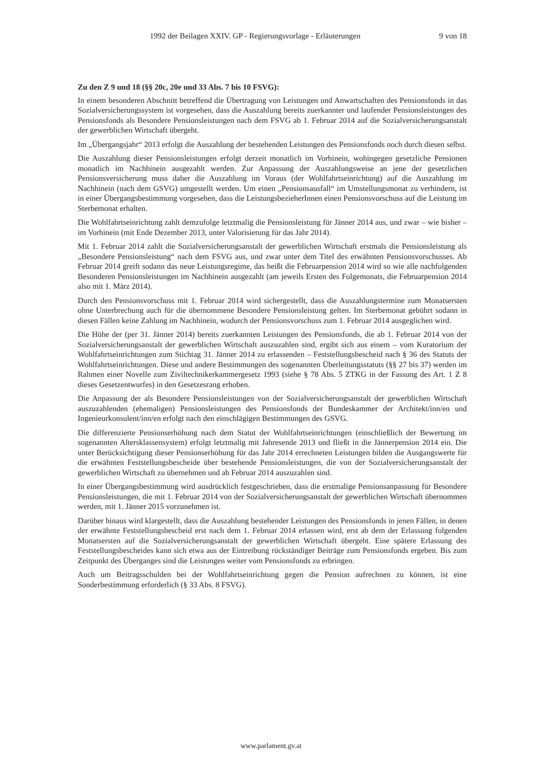1992 der Beilagen XXIV. GP - Regierungsvorlage - Erläuterungen 9 von 18
Zu den Z 9 und 18 (§§ 20c, 20e und 33 Abs. 7 bis 10 FSVG):
In einem besonderen Abschnitt betreffend die Übertragung von Leistungen und Anwartschaften des Pensionsfonds in das Sozialversicherungssystem ist vorgesehen, dass die Auszahlung bereits zuerkannter und laufender Pensionsleistungen des Pensionsfonds als Besondere Pensionsleistungen nach dem FSVG ab 1. Februar 2014 auf die Sozialversicherungsanstalt der gewerblichen Wirtschaft übergeht.
Im „Übergangsjahr“ 2013 erfolgt die Auszahlung der bestehenden Leistungen des Pensionsfonds noch durch diesen selbst.
Die Auszahlung dieser Pensionsleistungen erfolgt derzeit monatlich im Vorhinein, wohingegen gesetzliche Pensionen monatlich im Nachhinein ausgezahlt werden. Zur Anpassung der Auszahlungsweise an jene der gesetzlichen Pensionsversicherung muss daher die Auszahlung im Voraus (der Wohlfahrtseinrichtung) auf die Auszahlung im Nachhinein (nach dem GSVG) umgestellt werden. Um einen „Pensionsausfall“ im Umstellungsmonat zu verhindern, ist in einer Übergangsbestimmung vorgesehen, dass die LeistungsbezieherInnen einen Pensionsvorschuss auf die Leistung im Sterbemonat erhalten.
Die Wohlfahrtseinrichtung zahlt demzufolge letztmalig die Pensionsleistung für Jänner 2014 aus, und zwar – wie bisher – im Vorhinein (mit Ende Dezember 2013, unter Valorisierung für das Jahr 2014).
Mit 1. Februar 2014 zahlt die Sozialversicherungsanstalt der gewerblichen Wirtschaft erstmals die Pensionsleistung als „Besondere Pensionsleistung“ nach dem FSVG aus, und zwar unter dem Titel des erwähnten Pensionsvorschusses. Ab Februar 2014 greift sodann das neue Leistungsregime, das heißt die Februarpension 2014 wird so wie alle nachfolgenden Besonderen Pensionsleistungen im Nachhinein ausgezahlt (am jeweils Ersten des Folgemonats, die Februarpension 2014 also mit 1. März 2014).
Durch den Pensionsvorschuss mit 1. Februar 2014 wird sichergestellt, dass die Auszahlungstermine zum Monatsersten ohne Unterbrechung auch für die übernommene Besondere Pensionsleistung gelten. Im Sterbemonat gebührt sodann in diesen Fällen keine Zahlung im Nachhinein, wodurch der Pensionsvorschuss zum 1. Februar 2014 ausgeglichen wird.
Die Höhe der (per 31. Jänner 2014) bereits zuerkannten Leistungen des Pensionsfonds, die ab 1. Februar 2014 von der Sozialversicherungsanstalt der gewerblichen Wirtschaft auszuzahlen sind, ergibt sich aus einem – vom Kuratorium der Wohlfahrtseinrichtungen zum Stichtag 31. Jänner 2014 zu erlassenden – Feststellungsbescheid nach § 36 des Statuts der Wohlfahrtseinrichtungen. Diese und andere Bestimmungen des sogenannten Überleitungsstatuts (§§ 27 bis 37) werden im Rahmen einer Novelle zum Ziviltechnikerkammergesetz 1993 (siehe § 78 Abs. 5 ZTKG in der Fassung des Art. 1 Z 8 dieses Gesetzentwurfes) in den Gesetzesrang erhoben.
Die Anpassung der als Besondere Pensionsleistungen von der Sozialversicherungsanstalt der gewerblichen Wirtschaft auszuzahlenden (ehemaligen) Pensionsleistungen des Pensionsfonds der Bundeskammer der Architekt/inn/en und Ingenieurkonsulent/inn/en erfolgt nach den einschlägigen Bestimmungen des GSVG.
Die differenzierte Pensionserhöhung nach dem Statut der Wohlfahrtseinrichtungen (einschließlich der Bewertung im sogenannten Altersklassensystem) erfolgt letztmalig mit Jahresende 2013 und fließt in die Jännerpension 2014 ein. Die unter Berücksichtigung dieser Pensionserhöhung für das Jahr 2014 errechneten Leistungen bilden die Ausgangswerte für die erwähnten Feststellungsbescheide über bestehende Pensionsleistungen, die von der Sozialversicherungsanstalt der gewerblichen Wirtschaft zu übernehmen und ab Februar 2014 auszuzahlen sind.
In einer Übergangsbestimmung wird ausdrücklich festgeschrieben, dass die erstmalige Pensionsanpassung für Besondere Pensionsleistungen, die mit 1. Februar 2014 von der Sozialversicherungsanstalt der gewerblichen Wirtschaft übernommen werden, mit 1. Jänner 2015 vorzunehmen ist.
Darüber hinaus wird klargestellt, dass die Auszahlung bestehender Leistungen des Pensionsfonds in jenen Fällen, in denen der erwähnte Feststellungsbescheid erst nach dem 1. Februar 2014 erlassen wird, erst ab dem der Erlassung folgenden Monatsersten auf die Sozialversicherungsanstalt der gewerblichen Wirtschaft übergeht. Eine spätere Erlassung des Feststellungsbescheides kann sich etwa aus der Eintreibung rückständiger Beiträge zum Pensionsfonds ergeben. Bis zum Zeitpunkt des Überganges sind die Leistungen weiter vom Pensionsfonds zu erbringen.
Auch um Beitragsschulden bei der Wohlfahrtseinrichtung gegen die Pension aufrechnen zu können, ist eine Sonderbestimmung erforderlich (§ 33 Abs. 8 FSVG).
www.parlament.gv.at